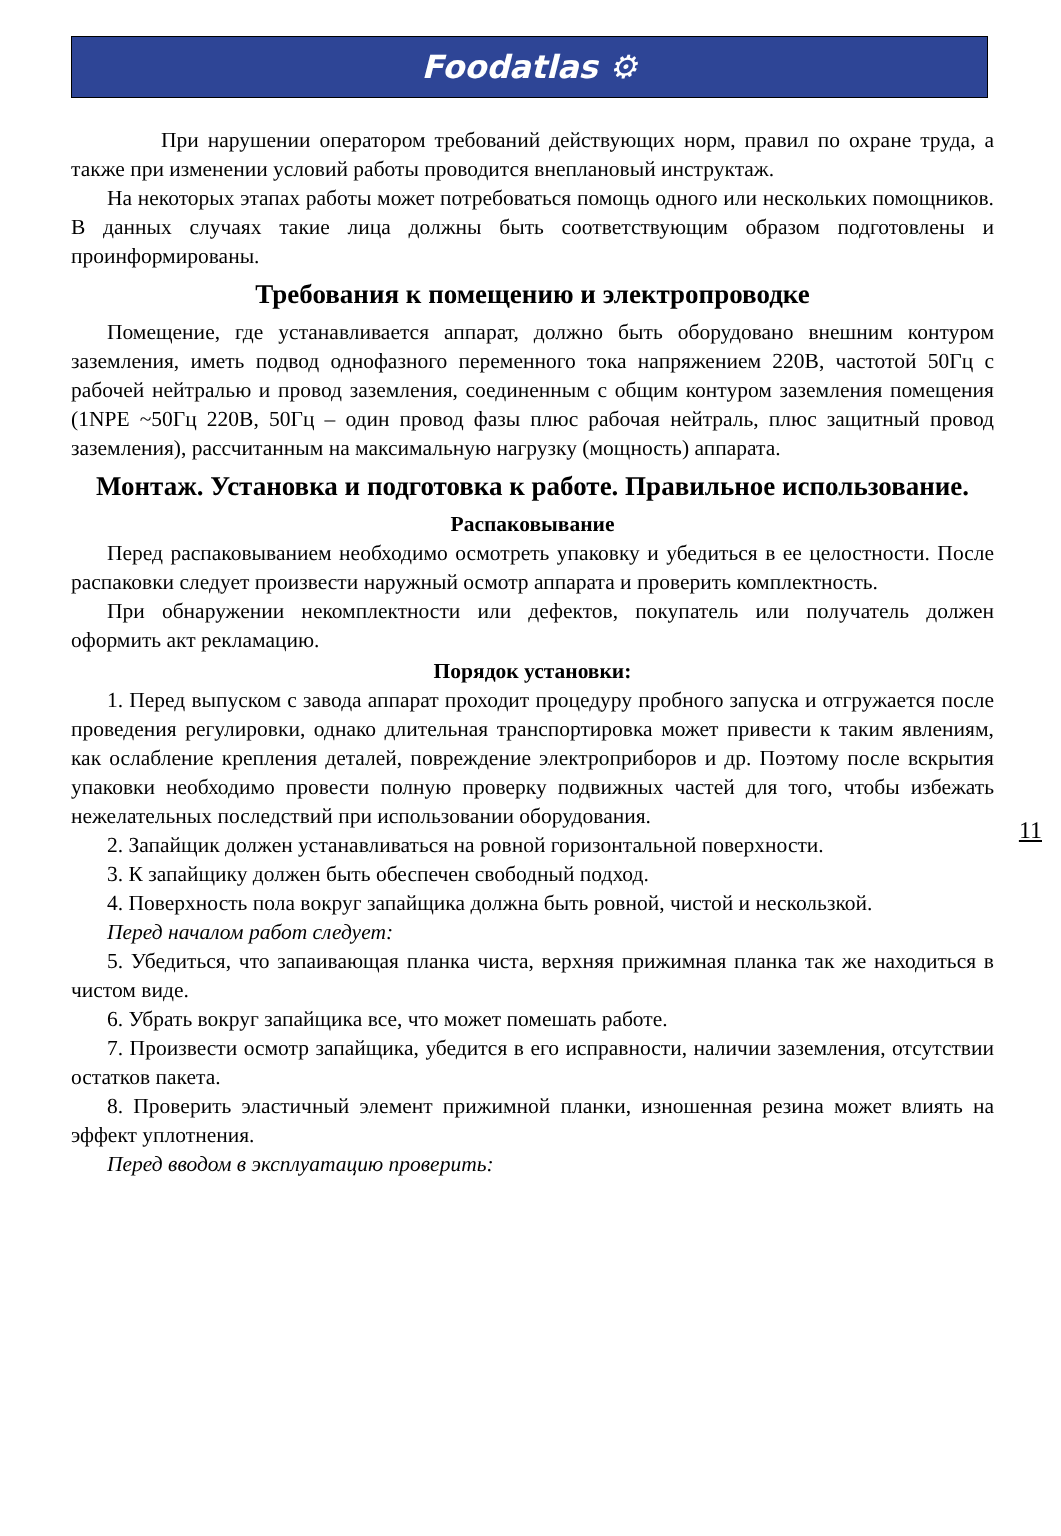Foodatlas ⚙
При нарушении оператором требований действующих норм, правил по охране труда, а также при изменении условий работы проводится внеплановый инструктаж.
На некоторых этапах работы может потребоваться помощь одного или нескольких помощников. В данных случаях такие лица должны быть соответствующим образом подготовлены и проинформированы.
Требования к помещению и электропроводке
Помещение, где устанавливается аппарат, должно быть оборудовано внешним контуром заземления, иметь подвод однофазного переменного тока напряжением 220В, частотой 50Гц с рабочей нейтралью и провод заземления, соединенным с общим контуром заземления помещения (1NPE ~50Гц 220В, 50Гц – один провод фазы плюс рабочая нейтраль, плюс защитный провод заземления), рассчитанным на максимальную нагрузку (мощность) аппарата.
Монтаж. Установка и подготовка к работе. Правильное использование.
Распаковывание
Перед распаковыванием необходимо осмотреть упаковку и убедиться в ее целостности. После распаковки следует произвести наружный осмотр аппарата и проверить комплектность.
При обнаружении некомплектности или дефектов, покупатель или получатель должен оформить акт рекламацию.
Порядок установки:
1. Перед выпуском с завода аппарат проходит процедуру пробного запуска и отгружается после проведения регулировки, однако длительная транспортировка может привести к таким явлениям, как ослабление крепления деталей, повреждение электроприборов и др. Поэтому после вскрытия упаковки необходимо провести полную проверку подвижных частей для того, чтобы избежать нежелательных последствий при использовании оборудования.
2. Запайщик должен устанавливаться на ровной горизонтальной поверхности.
3. К запайщику должен быть обеспечен свободный подход.
4. Поверхность пола вокруг запайщика должна быть ровной, чистой и нескользкой.
Перед началом работ следует:
5. Убедиться, что запаивающая планка чиста, верхняя прижимная планка так же находиться в чистом виде.
6. Убрать вокруг запайщика все, что может помешать работе.
7. Произвести осмотр запайщика, убедится в его исправности, наличии заземления, отсутствии остатков пакета.
8. Проверить эластичный элемент прижимной планки, изношенная резина может влиять на эффект уплотнения.
Перед вводом в эксплуатацию проверить:
11